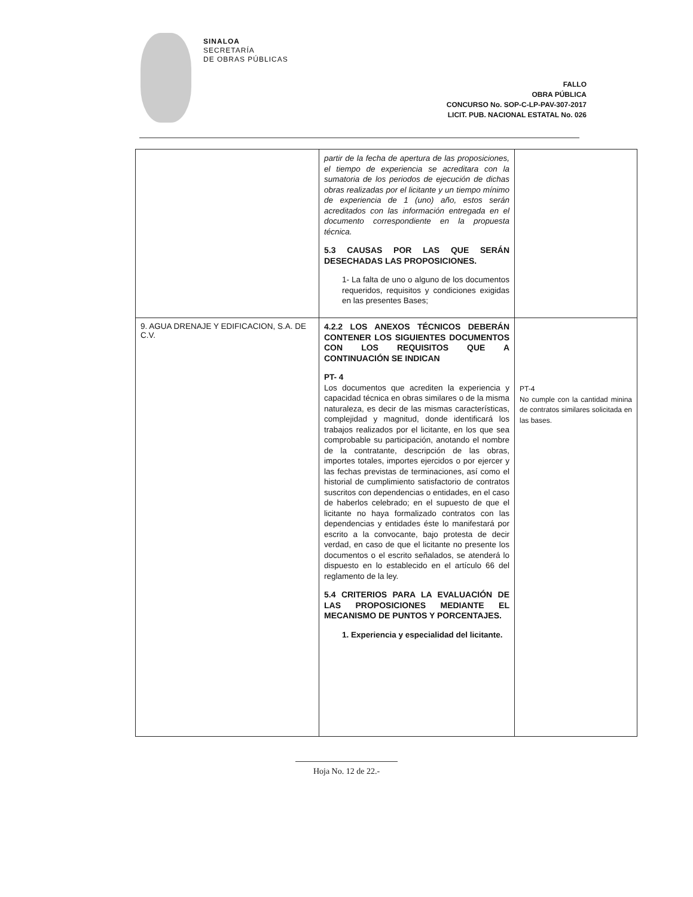SINALOA
SECRETARÍA
DE OBRAS PÚBLICAS
FALLO
OBRA PÚBLICA
CONCURSO No. SOP-C-LP-PAV-307-2017
LICIT. PUB. NACIONAL ESTATAL No. 026
| | partir de la fecha de apertura de las proposiciones, el tiempo de experiencia se acreditara con la sumatoria de los periodos de ejecución de dichas obras realizadas por el licitante y un tiempo mínimo de experiencia de 1 (uno) año, estos serán acreditados con las información entregada en el documento correspondiente en la propuesta técnica. 5.3 CAUSAS POR LAS QUE SERÁN DESECHADAS LAS PROPOSICIONES. 1- La falta de uno o alguno de los documentos requeridos, requisitos y condiciones exigidas en las presentes Bases; | |
| 9. AGUA DRENAJE Y EDIFICACION, S.A. DE C.V. | 4.2.2 LOS ANEXOS TÉCNICOS DEBERÁN CONTENER LOS SIGUIENTES DOCUMENTOS CON LOS REQUISITOS QUE A CONTINUACIÓN SE INDICAN PT- 4 Los documentos que acrediten la experiencia y capacidad técnica en obras similares o de la misma naturaleza, es decir de las mismas características, complejidad y magnitud, donde identificará los trabajos realizados por el licitante, en los que sea comprobable su participación, anotando el nombre de la contratante, descripción de las obras, importes totales, importes ejercidos o por ejercer y las fechas previstas de terminaciones, así como el historial de cumplimiento satisfactorio de contratos suscritos con dependencias o entidades, en el caso de haberlos celebrado; en el supuesto de que el licitante no haya formalizado contratos con las dependencias y entidades éste lo manifestará por escrito a la convocante, bajo protesta de decir verdad, en caso de que el licitante no presente los documentos o el escrito señalados, se atenderá lo dispuesto en lo establecido en el artículo 66 del reglamento de la ley. 5.4 CRITERIOS PARA LA EVALUACIÓN DE LAS PROPOSICIONES MEDIANTE EL MECANISMO DE PUNTOS Y PORCENTAJES. 1. Experiencia y especialidad del licitante. | PT-4 No cumple con la cantidad minina de contratos similares solicitada en las bases. |
Hoja No. 12 de 22.-